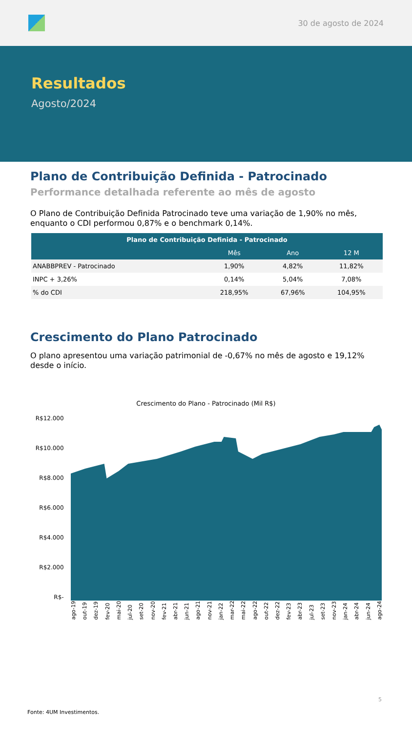30 de agosto de 2024
Resultados
Agosto/2024
Plano de Contribuição Definida - Patrocinado
Performance detalhada referente ao mês de agosto
O Plano de Contribuição Definida Patrocinado teve uma variação de 1,90% no mês, enquanto o CDI performou 0,87% e o benchmark 0,14%.
| Plano de Contribuição Definida - Patrocinado | | | |
| --- | --- | --- | --- |
| | Mês | Ano | 12 M |
| ANABBPREV - Patrocinado | 1,90% | 4,82% | 11,82% |
| INPC + 3,26% | 0,14% | 5,04% | 7,08% |
| % do CDI | 218,95% | 67,96% | 104,95% |
Crescimento do Plano Patrocinado
O plano apresentou uma variação patrimonial de -0,67% no mês de agosto e 19,12% desde o início.
Crescimento do Plano - Patrocinado (Mil R$)
R$12.000
R$10.000
R$8.000
R$6.000
R$4.000
R$2.000
R$-
ago-19 out-19 dez-19 fev-20 mai-20 jul-20 set-20 nov-20 fev-21 abr-21 jun-21 ago-21 nov-21 jan-22 mar-22 mai-22 ago-22 out-22 dez-22 fev-23 abr-23 jul-23 set-23 nov-23 jan-24 abr-24 jun-24 ago-24
5
Fonte: 4UM Investimentos.